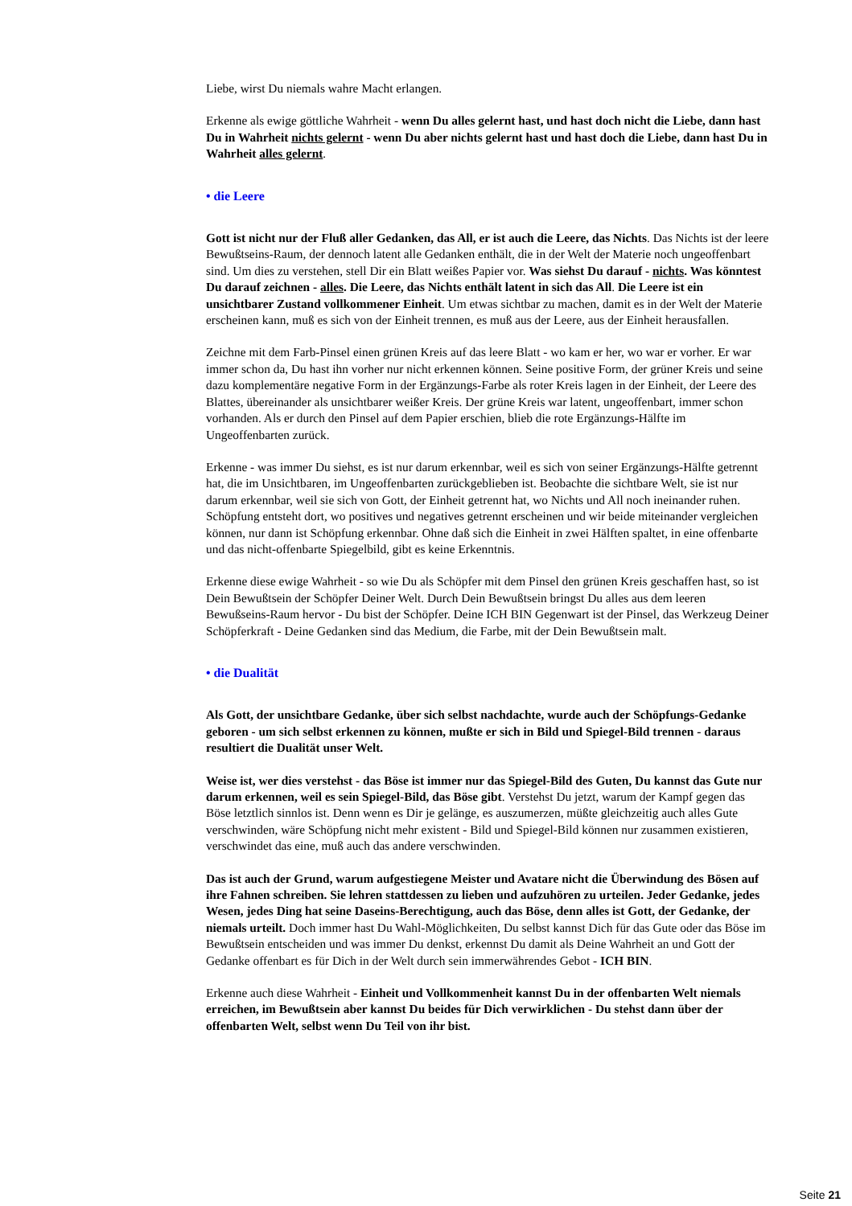Liebe, wirst Du niemals wahre Macht erlangen.
Erkenne als ewige göttliche Wahrheit - wenn Du alles gelernt hast, und hast doch nicht die Liebe, dann hast Du in Wahrheit nichts gelernt - wenn Du aber nichts gelernt hast und hast doch die Liebe, dann hast Du in Wahrheit alles gelernt.
• die Leere
Gott ist nicht nur der Fluß aller Gedanken, das All, er ist auch die Leere, das Nichts. Das Nichts ist der leere Bewußtseins-Raum, der dennoch latent alle Gedanken enthält, die in der Welt der Materie noch ungeoffenbart sind. Um dies zu verstehen, stell Dir ein Blatt weißes Papier vor. Was siehst Du darauf - nichts. Was könntest Du darauf zeichnen - alles. Die Leere, das Nichts enthält latent in sich das All. Die Leere ist ein unsichtbarer Zustand vollkommener Einheit. Um etwas sichtbar zu machen, damit es in der Welt der Materie erscheinen kann, muß es sich von der Einheit trennen, es muß aus der Leere, aus der Einheit herausfallen.
Zeichne mit dem Farb-Pinsel einen grünen Kreis auf das leere Blatt - wo kam er her, wo war er vorher. Er war immer schon da, Du hast ihn vorher nur nicht erkennen können. Seine positive Form, der grüner Kreis und seine dazu komplementäre negative Form in der Ergänzungs-Farbe als roter Kreis lagen in der Einheit, der Leere des Blattes, übereinander als unsichtbarer weißer Kreis. Der grüne Kreis war latent, ungeoffenbart, immer schon vorhanden. Als er durch den Pinsel auf dem Papier erschien, blieb die rote Ergänzungs-Hälfte im Ungeoffenbarten zurück.
Erkenne - was immer Du siehst, es ist nur darum erkennbar, weil es sich von seiner Ergänzungs-Hälfte getrennt hat, die im Unsichtbaren, im Ungeoffenbarten zurückgeblieben ist. Beobachte die sichtbare Welt, sie ist nur darum erkennbar, weil sie sich von Gott, der Einheit getrennt hat, wo Nichts und All noch ineinander ruhen. Schöpfung entsteht dort, wo positives und negatives getrennt erscheinen und wir beide miteinander vergleichen können, nur dann ist Schöpfung erkennbar. Ohne daß sich die Einheit in zwei Hälften spaltet, in eine offenbarte und das nicht-offenbarte Spiegelbild, gibt es keine Erkenntnis.
Erkenne diese ewige Wahrheit - so wie Du als Schöpfer mit dem Pinsel den grünen Kreis geschaffen hast, so ist Dein Bewußtsein der Schöpfer Deiner Welt. Durch Dein Bewußtsein bringst Du alles aus dem leeren Bewußseins-Raum hervor - Du bist der Schöpfer. Deine ICH BIN Gegenwart ist der Pinsel, das Werkzeug Deiner Schöpferkraft - Deine Gedanken sind das Medium, die Farbe, mit der Dein Bewußtsein malt.
• die Dualität
Als Gott, der unsichtbare Gedanke, über sich selbst nachdachte, wurde auch der Schöpfungs-Gedanke geboren - um sich selbst erkennen zu können, mußte er sich in Bild und Spiegel-Bild trennen - daraus resultiert die Dualität unser Welt.
Weise ist, wer dies verstehst - das Böse ist immer nur das Spiegel-Bild des Guten, Du kannst das Gute nur darum erkennen, weil es sein Spiegel-Bild, das Böse gibt. Verstehst Du jetzt, warum der Kampf gegen das Böse letztlich sinnlos ist. Denn wenn es Dir je gelänge, es auszumerzen, müßte gleichzeitig auch alles Gute verschwinden, wäre Schöpfung nicht mehr existent - Bild und Spiegel-Bild können nur zusammen existieren, verschwindet das eine, muß auch das andere verschwinden.
Das ist auch der Grund, warum aufgestiegene Meister und Avatare nicht die Überwindung des Bösen auf ihre Fahnen schreiben. Sie lehren stattdessen zu lieben und aufzuhören zu urteilen. Jeder Gedanke, jedes Wesen, jedes Ding hat seine Daseins-Berechtigung, auch das Böse, denn alles ist Gott, der Gedanke, der niemals urteilt. Doch immer hast Du Wahl-Möglichkeiten, Du selbst kannst Dich für das Gute oder das Böse im Bewußtsein entscheiden und was immer Du denkst, erkennst Du damit als Deine Wahrheit an und Gott der Gedanke offenbart es für Dich in der Welt durch sein immerwährendes Gebot - ICH BIN.
Erkenne auch diese Wahrheit - Einheit und Vollkommenheit kannst Du in der offenbarten Welt niemals erreichen, im Bewußtsein aber kannst Du beides für Dich verwirklichen - Du stehst dann über der offenbarten Welt, selbst wenn Du Teil von ihr bist.
Seite 21